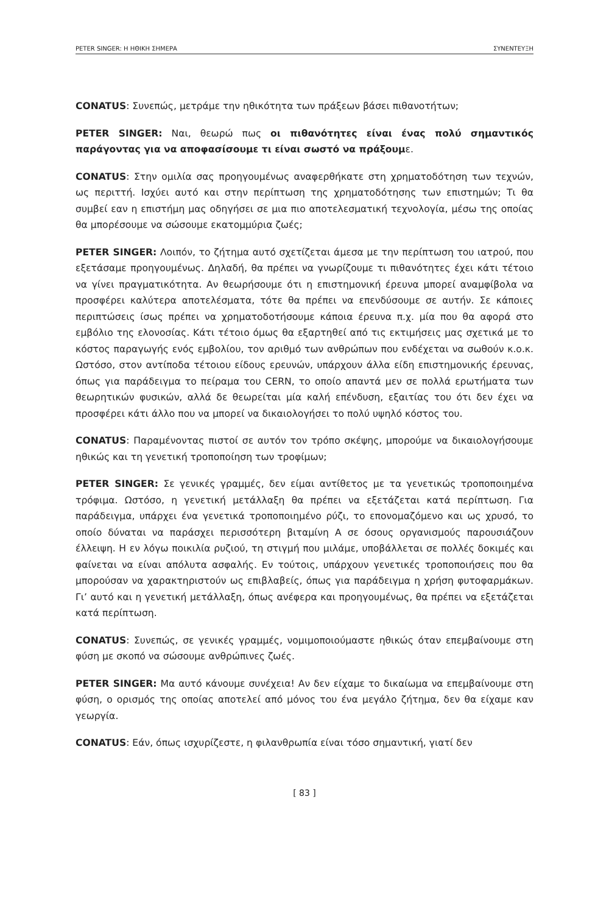PETER SINGER: Η ΗΘΙΚΗ ΣΗΜΕΡΑ ΣΥΝΕΝΤΕΥΞΗ
CONATUS: Συνεπώς, μετράμε την ηθικότητα των πράξεων βάσει πιθανοτήτων;
PETER SINGER: Ναι, θεωρώ πως οι πιθανότητες είναι ένας πολύ σημαντικός παράγοντας για να αποφασίσουμε τι είναι σωστό να πράξουμε.
CONATUS: Στην ομιλία σας προηγουμένως αναφερθήκατε στη χρηματοδότηση των τεχνών, ως περιττή. Ισχύει αυτό και στην περίπτωση της χρηματοδότησης των επιστημών; Τι θα συμβεί εαν η επιστήμη μας οδηγήσει σε μια πιο αποτελεσματική τεχνολογία, μέσω της οποίας θα μπορέσουμε να σώσουμε εκατομμύρια ζωές;
PETER SINGER: Λοιπόν, το ζήτημα αυτό σχετίζεται άμεσα με την περίπτωση του ιατρού, που εξετάσαμε προηγουμένως. Δηλαδή, θα πρέπει να γνωρίζουμε τι πιθανότητες έχει κάτι τέτοιο να γίνει πραγματικότητα. Αν θεωρήσουμε ότι η επιστημονική έρευνα μπορεί αναμφίβολα να προσφέρει καλύτερα αποτελέσματα, τότε θα πρέπει να επενδύσουμε σε αυτήν. Σε κάποιες περιπτώσεις ίσως πρέπει να χρηματοδοτήσουμε κάποια έρευνα π.χ. μία που θα αφορά στο εμβόλιο της ελονοσίας. Κάτι τέτοιο όμως θα εξαρτηθεί από τις εκτιμήσεις μας σχετικά με το κόστος παραγωγής ενός εμβολίου, τον αριθμό των ανθρώπων που ενδέχεται να σωθούν κ.ο.κ. Ωστόσο, στον αντίποδα τέτοιου είδους ερευνών, υπάρχουν άλλα είδη επιστημονικής έρευνας, όπως για παράδειγμα το πείραμα του CERN, το οποίο απαντά μεν σε πολλά ερωτήματα των θεωρητικών φυσικών, αλλά δε θεωρείται μία καλή επένδυση, εξαιτίας του ότι δεν έχει να προσφέρει κάτι άλλο που να μπορεί να δικαιολογήσει το πολύ υψηλό κόστος του.
CONATUS: Παραμένοντας πιστοί σε αυτόν τον τρόπο σκέψης, μπορούμε να δικαιολογήσουμε ηθικώς και τη γενετική τροποποίηση των τροφίμων;
PETER SINGER: Σε γενικές γραμμές, δεν είμαι αντίθετος με τα γενετικώς τροποποιημένα τρόφιμα. Ωστόσο, η γενετική μετάλλαξη θα πρέπει να εξετάζεται κατά περίπτωση. Για παράδειγμα, υπάρχει ένα γενετικά τροποποιημένο ρύζι, το επονομαζόμενο και ως χρυσό, το οποίο δύναται να παράσχει περισσότερη βιταμίνη Α σε όσους οργανισμούς παρουσιάζουν έλλειψη. Η εν λόγω ποικιλία ρυζιού, τη στιγμή που μιλάμε, υποβάλλεται σε πολλές δοκιμές και φαίνεται να είναι απόλυτα ασφαλής. Εν τούτοις, υπάρχουν γενετικές τροποποιήσεις που θα μπορούσαν να χαρακτηριστούν ως επιβλαβείς, όπως για παράδειγμα η χρήση φυτοφαρμάκων. Γι’ αυτό και η γενετική μετάλλαξη, όπως ανέφερα και προηγουμένως, θα πρέπει να εξετάζεται κατά περίπτωση.
CONATUS: Συνεπώς, σε γενικές γραμμές, νομιμοποιούμαστε ηθικώς όταν επεμβαίνουμε στη φύση με σκοπό να σώσουμε ανθρώπινες ζωές.
PETER SINGER: Μα αυτό κάνουμε συνέχεια! Αν δεν είχαμε το δικαίωμα να επεμβαίνουμε στη φύση, ο ορισμός της οποίας αποτελεί από μόνος του ένα μεγάλο ζήτημα, δεν θα είχαμε καν γεωργία.
CONATUS: Εάν, όπως ισχυρίζεστε, η φιλανθρωπία είναι τόσο σημαντική, γιατί δεν
[ 83 ]